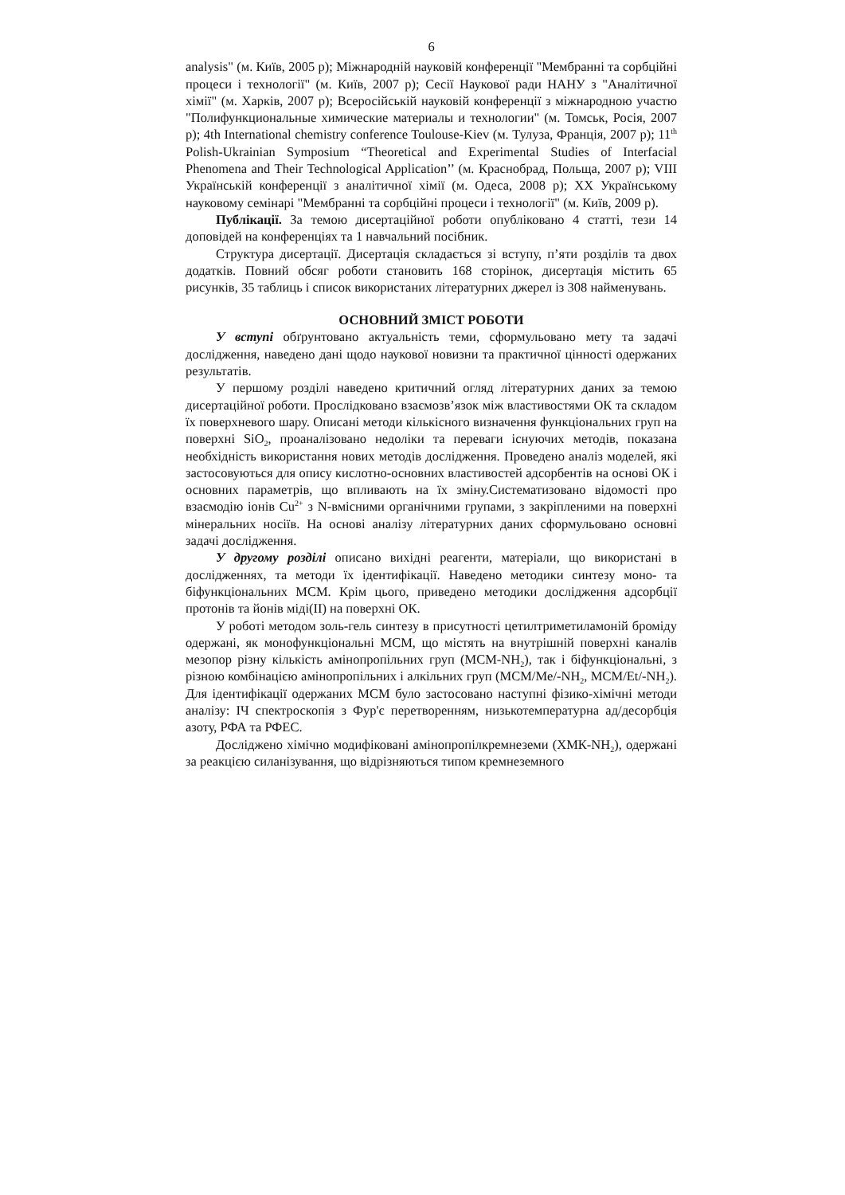6
analysis" (м. Київ, 2005 р); Міжнародній науковій конференції "Мембранні та сорбційні процеси і технології" (м. Київ, 2007 р); Сесії Наукової ради НАНУ з "Аналітичної хімії" (м. Харків, 2007 р); Всеросійській науковій конференції з міжнародною участю "Полифункциональные химические материалы и технологии" (м. Томськ, Росія, 2007 р); 4th International chemistry conference Toulouse-Kiev (м. Тулуза, Франція, 2007 р); 11<sup>th</sup> Polish-Ukrainian Symposium “Theoretical and Experimental Studies of Interfacial Phenomena and Their Technological Application’’ (м. Краснобрад, Польща, 2007 р); VIII Українській конференції з аналітичної хімії (м. Одеса, 2008 р); ХХ Українському науковому семінарі "Мембранні та сорбційні процеси і технології" (м. Київ, 2009 р).
Публікації. За темою дисертаційної роботи опубліковано 4 статті, тези 14 доповідей на конференціях та 1 навчальний посібник.
Структура дисертації. Дисертація складається зі вступу, п’яти розділів та двох додатків. Повний обсяг роботи становить 168 сторінок, дисертація містить 65 рисунків, 35 таблиць і список використаних літературних джерел із 308 найменувань.
ОСНОВНИЙ ЗМІСТ РОБОТИ
У вступі обґрунтовано актуальність теми, сформульовано мету та задачі дослідження, наведено дані щодо наукової новизни та практичної цінності одержаних результатів.
У першому розділі наведено критичний огляд літературних даних за темою дисертаційної роботи. Прослідковано взаємозв’язок між властивостями ОК та складом їх поверхневого шару. Описані методи кількісного визначення функціональних груп на поверхні SiO<sub>2</sub>, проаналізовано недоліки та переваги існуючих методів, показана необхідність використання нових методів дослідження. Проведено аналіз моделей, які застосовуються для опису кислотно-основних властивостей адсорбентів на основі ОК і основних параметрів, що впливають на їх зміну.Систематизовано відомості про взаємодію іонів Cu<sup>2+</sup> з N-вмісними органічними групами, з закріпленими на поверхні мінеральних носіїв. На основі аналізу літературних даних сформульовано основні задачі дослідження.
У другому розділі описано вихідні реагенти, матеріали, що використані в дослідженнях, та методи їх ідентифікації. Наведено методики синтезу моно- та біфункціональних МСМ. Крім цього, приведено методики дослідження адсорбції протонів та йонів міді(ІІ) на поверхні ОК.
У роботі методом золь-гель синтезу в присутності цетилтриметиламоній броміду одержані, як монофункціональні МСМ, що містять на внутрішній поверхні каналів мезопор різну кількість амінопропільних груп (МСМ-NH<sub>2</sub>), так і біфункціональні, з різною комбінацією амінопропільних і алкільних груп (МСМ/Me/-NH<sub>2</sub>, МСМ/Et/-NH<sub>2</sub>). Для ідентифікації одержаних МСМ було застосовано наступні фізико-хімічні методи аналізу: ІЧ спектроскопія з Фур'є перетворенням, низькотемпературна ад/десорбція азоту, РФА та РФЕС.
Досліджено хімічно модифіковані амінопропілкремнеземи (ХМК-NH<sub>2</sub>), одержані за реакцією силанізування, що відрізняються типом кремнеземного